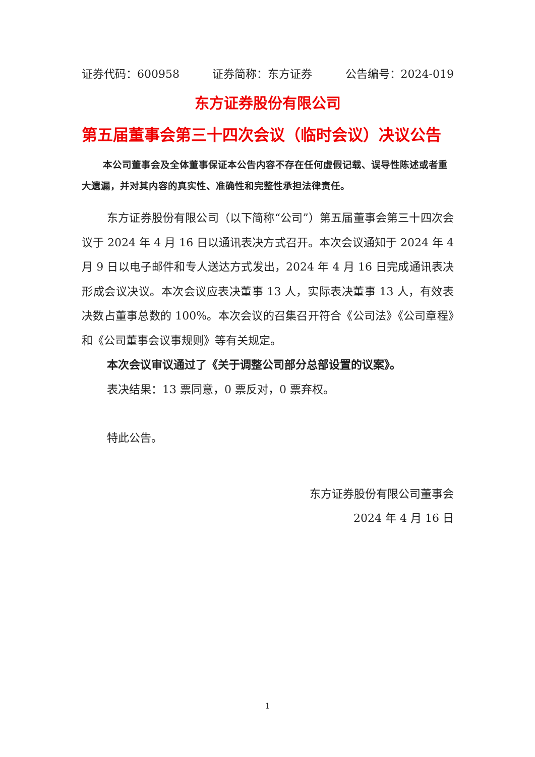证券代码：600958 证券简称：东方证券 公告编号：2024-019
东方证券股份有限公司
第五届董事会第三十四次会议（临时会议）决议公告
本公司董事会及全体董事保证本公告内容不存在任何虚假记载、误导性陈述或者重大遗漏，并对其内容的真实性、准确性和完整性承担法律责任。
东方证券股份有限公司（以下简称“公司”）第五届董事会第三十四次会议于 2024 年 4 月 16 日以通讯表决方式召开。本次会议通知于 2024 年 4 月 9 日以电子邮件和专人送达方式发出，2024 年 4 月 16 日完成通讯表决形成会议决议。本次会议应表决董事 13 人，实际表决董事 13 人，有效表决数占董事总数的 100%。本次会议的召集召开符合《公司法》《公司章程》和《公司董事会议事规则》等有关规定。
本次会议审议通过了《关于调整公司部分总部设置的议案》。
表决结果：13 票同意，0 票反对，0 票弃权。
特此公告。
东方证券股份有限公司董事会
2024 年 4 月 16 日
1